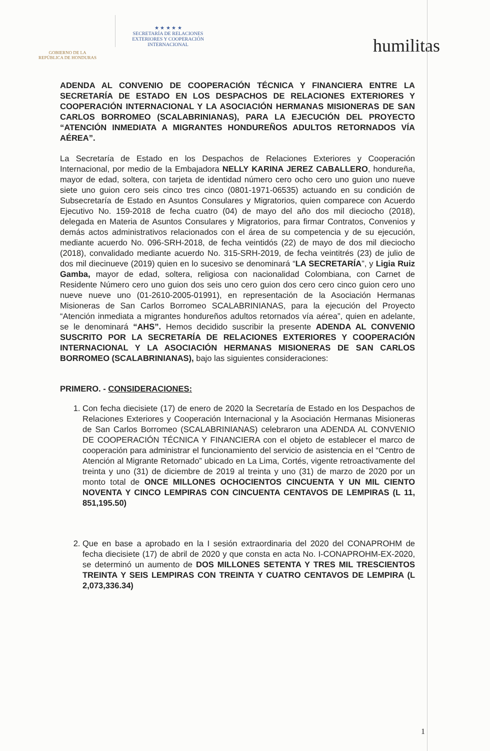GOBIERNO DE LA
REPÚBLICA DE HONDURAS
★ ★ ★ ★ ★
SECRETARÍA DE RELACIONES
EXTERIORES Y COOPERACIÓN
INTERNACIONAL
humilitas
ADENDA AL CONVENIO DE COOPERACIÓN TÉCNICA Y FINANCIERA ENTRE LA SECRETARÍA DE ESTADO EN LOS DESPACHOS DE RELACIONES EXTERIORES Y COOPERACIÓN INTERNACIONAL Y LA ASOCIACIÓN HERMANAS MISIONERAS DE SAN CARLOS BORROMEO (SCALABRINIANAS), PARA LA EJECUCIÓN DEL PROYECTO “ATENCIÓN INMEDIATA A MIGRANTES HONDUREÑOS ADULTOS RETORNADOS VÍA AÉREA”.
La Secretaría de Estado en los Despachos de Relaciones Exteriores y Cooperación Internacional, por medio de la Embajadora NELLY KARINA JEREZ CABALLERO, hondureña, mayor de edad, soltera, con tarjeta de identidad número cero ocho cero uno guion uno nueve siete uno guion cero seis cinco tres cinco (0801-1971-06535) actuando en su condición de Subsecretaría de Estado en Asuntos Consulares y Migratorios, quien comparece con Acuerdo Ejecutivo No. 159-2018 de fecha cuatro (04) de mayo del año dos mil dieciocho (2018), delegada en Materia de Asuntos Consulares y Migratorios, para firmar Contratos, Convenios y demás actos administrativos relacionados con el área de su competencia y de su ejecución, mediante acuerdo No. 096-SRH-2018, de fecha veintidós (22) de mayo de dos mil dieciocho (2018), convalidado mediante acuerdo No. 315-SRH-2019, de fecha veintitrés (23) de julio de dos mil diecinueve (2019) quien en lo sucesivo se denominará “LA SECRETARÍA”, y Ligia Ruiz Gamba, mayor de edad, soltera, religiosa con nacionalidad Colombiana, con Carnet de Residente Número cero uno guion dos seis uno cero guion dos cero cero cinco guion cero uno nueve nueve uno (01-2610-2005-01991), en representación de la Asociación Hermanas Misioneras de San Carlos Borromeo SCALABRINIANAS, para la ejecución del Proyecto “Atención inmediata a migrantes hondureños adultos retornados vía aérea”, quien en adelante, se le denominará “AHS”. Hemos decidido suscribir la presente ADENDA AL CONVENIO SUSCRITO POR LA SECRETARÍA DE RELACIONES EXTERIORES Y COOPERACIÓN INTERNACIONAL Y LA ASOCIACIÓN HERMANAS MISIONERAS DE SAN CARLOS BORROMEO (SCALABRINIANAS), bajo las siguientes consideraciones:
PRIMERO. - CONSIDERACIONES:
1. Con fecha diecisiete (17) de enero de 2020 la Secretaría de Estado en los Despachos de Relaciones Exteriores y Cooperación Internacional y la Asociación Hermanas Misioneras de San Carlos Borromeo (SCALABRINIANAS) celebraron una ADENDA AL CONVENIO DE COOPERACIÓN TÉCNICA Y FINANCIERA con el objeto de establecer el marco de cooperación para administrar el funcionamiento del servicio de asistencia en el “Centro de Atención al Migrante Retornado” ubicado en La Lima, Cortés, vigente retroactivamente del treinta y uno (31) de diciembre de 2019 al treinta y uno (31) de marzo de 2020 por un monto total de ONCE MILLONES OCHOCIENTOS CINCUENTA Y UN MIL CIENTO NOVENTA Y CINCO LEMPIRAS CON CINCUENTA CENTAVOS DE LEMPIRAS (L 11, 851,195.50)
2. Que en base a aprobado en la I sesión extraordinaria del 2020 del CONAPROHM de fecha diecisiete (17) de abril de 2020 y que consta en acta No. I-CONAPROHM-EX-2020, se determinó un aumento de DOS MILLONES SETENTA Y TRES MIL TRESCIENTOS TREINTA Y SEIS LEMPIRAS CON TREINTA Y CUATRO CENTAVOS DE LEMPIRA (L 2,073,336.34)
1